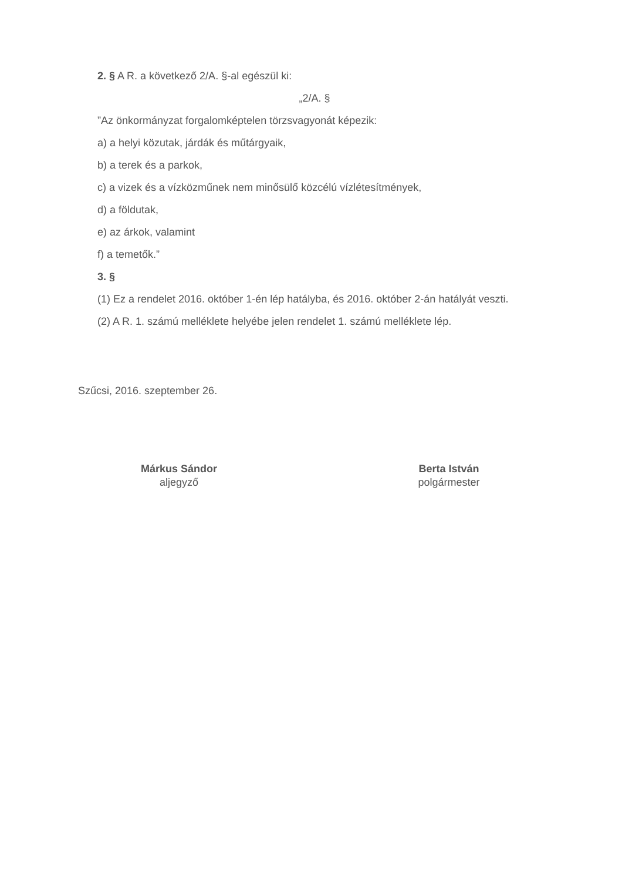2. § A R. a következő 2/A. §-al egészül ki:
„2/A. §
”Az önkormányzat forgalomképtelen törzsvagyonát képezik:
a) a helyi közutak, járdák és műtárgyaik,
b) a terek és a parkok,
c) a vizek és a vízközműnek nem minősülő közcélú vízlétesítmények,
d) a földutak,
e) az árkok, valamint
f) a temetők.”
3. §
(1) Ez a rendelet 2016. október 1-én lép hatályba, és 2016. október 2-án hatályát veszti.
(2) A R. 1. számú melléklete helyébe jelen rendelet 1. számú melléklete lép.
Szűcsi, 2016. szeptember 26.
Márkus Sándor
aljegyző
Berta István
polgármester